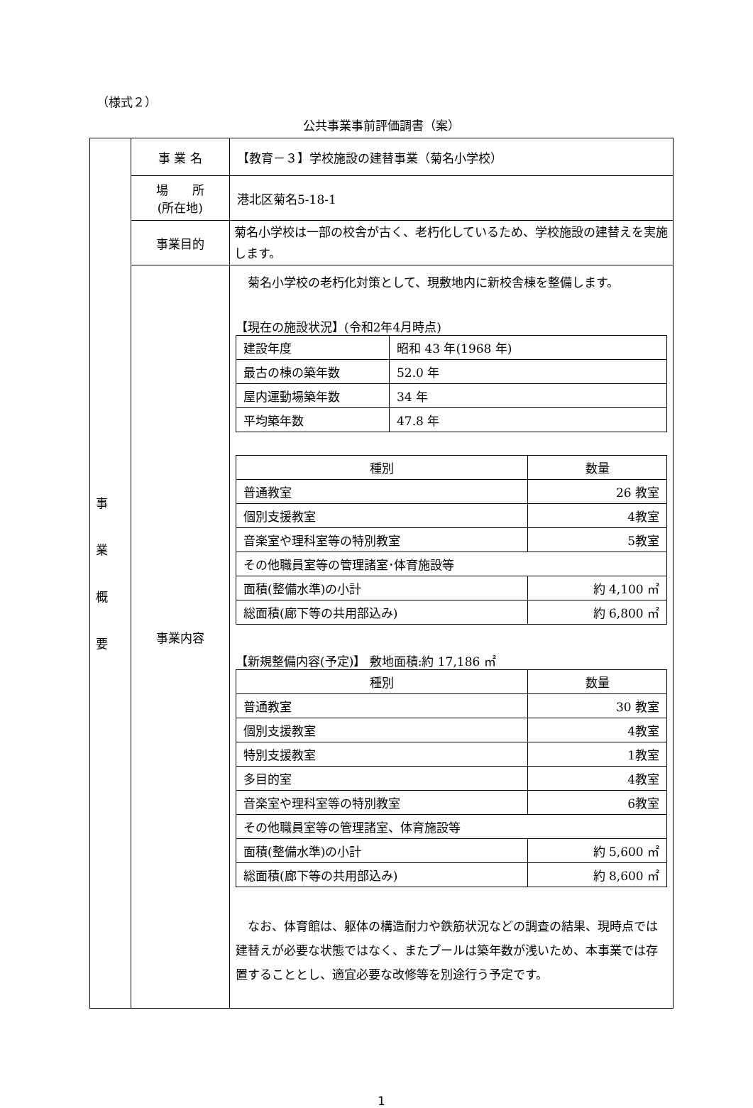（様式２）
公共事業事前評価調書（案）
| 事 業 概 要 | 事 業 名 | 【教育－３】学校施設の建替事業（菊名小学校） |
| | 場 所 (所在地) | 港北区菊名5-18-1 |
| | 事業目的 | 菊名小学校は一部の校舎が古く、老朽化しているため、学校施設の建替えを実施します。 |
| | 事業内容 | 菊名小学校の老朽化対策として、現敷地内に新校舎棟を整備します。 【現在の施設状況】(令和2年4月時点) / 建設年度 / 昭和 43 年(1968 年) / / 最古の棟の築年数 / 52.0 年 / / 屋内運動場築年数 / 34 年 / / 平均築年数 / 47.8 年 / / 種別 / 数量 / / 普通教室 / 26 教室 / / 個別支援教室 / 4教室 / / 音楽室や理科室等の特別教室 / 5教室 / / その他職員室等の管理諸室･体育施設等 / / / 面積(整備水準)の小計 / 約 4,100 ㎡ / / 総面積(廊下等の共用部込み) / 約 6,800 ㎡ / 【新規整備内容(予定)】 敷地面積:約 17,186 ㎡ / 種別 / 数量 / / 普通教室 / 30 教室 / / 個別支援教室 / 4教室 / / 特別支援教室 / 1教室 / / 多目的室 / 4教室 / / 音楽室や理科室等の特別教室 / 6教室 / / その他職員室等の管理諸室、体育施設等 / / / 面積(整備水準)の小計 / 約 5,600 ㎡ / / 総面積(廊下等の共用部込み) / 約 8,600 ㎡ / なお、体育館は、躯体の構造耐力や鉄筋状況などの調査の結果、現時点では建替えが必要な状態ではなく、またプールは築年数が浅いため、本事業では存置することとし、適宜必要な改修等を別途行う予定です。 |
1